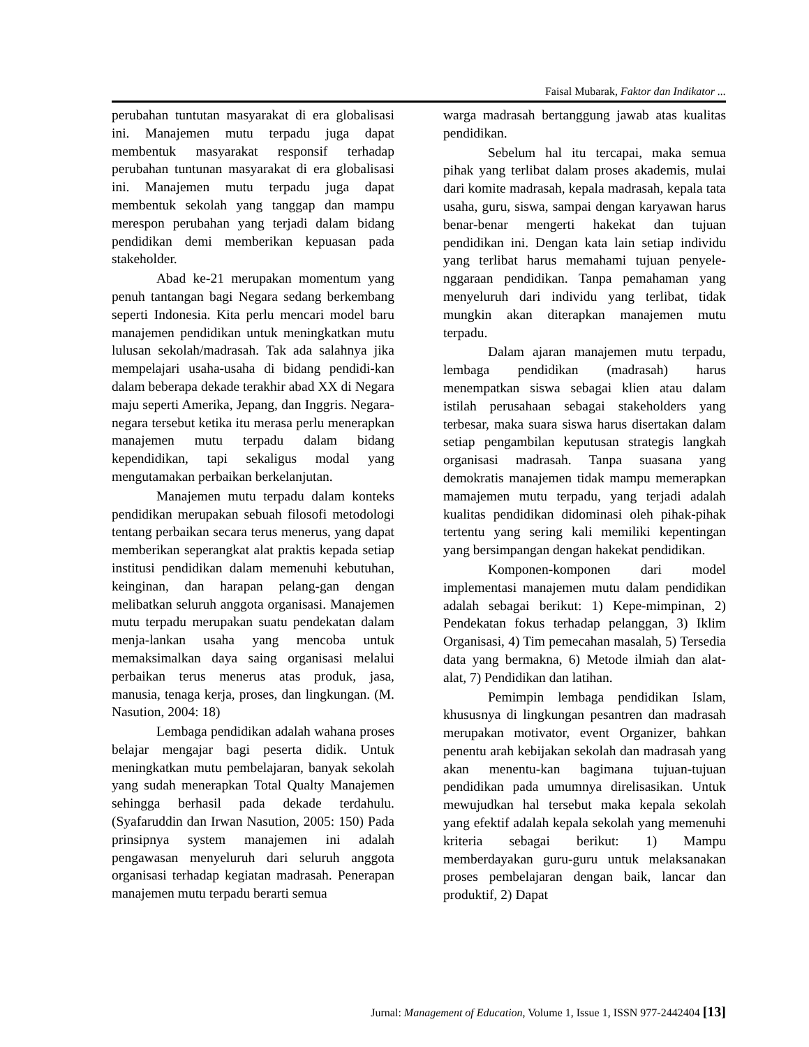Faisal Mubarak, Faktor dan Indikator ...
perubahan tuntutan masyarakat di era globalisasi ini. Manajemen mutu terpadu juga dapat membentuk masyarakat responsif terhadap perubahan tuntunan masyarakat di era globalisasi ini. Manajemen mutu terpadu juga dapat membentuk sekolah yang tanggap dan mampu merespon perubahan yang terjadi dalam bidang pendidikan demi memberikan kepuasan pada stakeholder.
Abad ke-21 merupakan momentum yang penuh tantangan bagi Negara sedang berkembang seperti Indonesia. Kita perlu mencari model baru manajemen pendidikan untuk meningkatkan mutu lulusan sekolah/madrasah. Tak ada salahnya jika mempelajari usaha-usaha di bidang pendidi-kan dalam beberapa dekade terakhir abad XX di Negara maju seperti Amerika, Jepang, dan Inggris. Negara-negara tersebut ketika itu merasa perlu menerapkan manajemen mutu terpadu dalam bidang kependidikan, tapi sekaligus modal yang mengutamakan perbaikan berkelanjutan.
Manajemen mutu terpadu dalam konteks pendidikan merupakan sebuah filosofi metodologi tentang perbaikan secara terus menerus, yang dapat memberikan seperangkat alat praktis kepada setiap institusi pendidikan dalam memenuhi kebutuhan, keinginan, dan harapan pelang-gan dengan melibatkan seluruh anggota organisasi. Manajemen mutu terpadu merupakan suatu pendekatan dalam menja-lankan usaha yang mencoba untuk memaksimalkan daya saing organisasi melalui perbaikan terus menerus atas produk, jasa, manusia, tenaga kerja, proses, dan lingkungan. (M. Nasution, 2004: 18)
Lembaga pendidikan adalah wahana proses belajar mengajar bagi peserta didik. Untuk meningkatkan mutu pembelajaran, banyak sekolah yang sudah menerapkan Total Qualty Manajemen sehingga berhasil pada dekade terdahulu. (Syafaruddin dan Irwan Nasution, 2005: 150) Pada prinsipnya system manajemen ini adalah pengawasan menyeluruh dari seluruh anggota organisasi terhadap kegiatan madrasah. Penerapan manajemen mutu terpadu berarti semua
warga madrasah bertanggung jawab atas kualitas pendidikan.
Sebelum hal itu tercapai, maka semua pihak yang terlibat dalam proses akademis, mulai dari komite madrasah, kepala madrasah, kepala tata usaha, guru, siswa, sampai dengan karyawan harus benar-benar mengerti hakekat dan tujuan pendidikan ini. Dengan kata lain setiap individu yang terlibat harus memahami tujuan penyele-nggaraan pendidikan. Tanpa pemahaman yang menyeluruh dari individu yang terlibat, tidak mungkin akan diterapkan manajemen mutu terpadu.
Dalam ajaran manajemen mutu terpadu, lembaga pendidikan (madrasah) harus menempatkan siswa sebagai klien atau dalam istilah perusahaan sebagai stakeholders yang terbesar, maka suara siswa harus disertakan dalam setiap pengambilan keputusan strategis langkah organisasi madrasah. Tanpa suasana yang demokratis manajemen tidak mampu memerapkan mamajemen mutu terpadu, yang terjadi adalah kualitas pendidikan didominasi oleh pihak-pihak tertentu yang sering kali memiliki kepentingan yang bersimpangan dengan hakekat pendidikan.
Komponen-komponen dari model implementasi manajemen mutu dalam pendidikan adalah sebagai berikut: 1) Kepe-mimpinan, 2) Pendekatan fokus terhadap pelanggan, 3) Iklim Organisasi, 4) Tim pemecahan masalah, 5) Tersedia data yang bermakna, 6) Metode ilmiah dan alat-alat, 7) Pendidikan dan latihan.
Pemimpin lembaga pendidikan Islam, khususnya di lingkungan pesantren dan madrasah merupakan motivator, event Organizer, bahkan penentu arah kebijakan sekolah dan madrasah yang akan menentu-kan bagimana tujuan-tujuan pendidikan pada umumnya direlisasikan. Untuk mewujudkan hal tersebut maka kepala sekolah yang efektif adalah kepala sekolah yang memenuhi kriteria sebagai berikut: 1) Mampu memberdayakan guru-guru untuk melaksanakan proses pembelajaran dengan baik, lancar dan produktif, 2) Dapat
Jurnal: Management of Education, Volume 1, Issue 1, ISSN 977-2442404 [13]